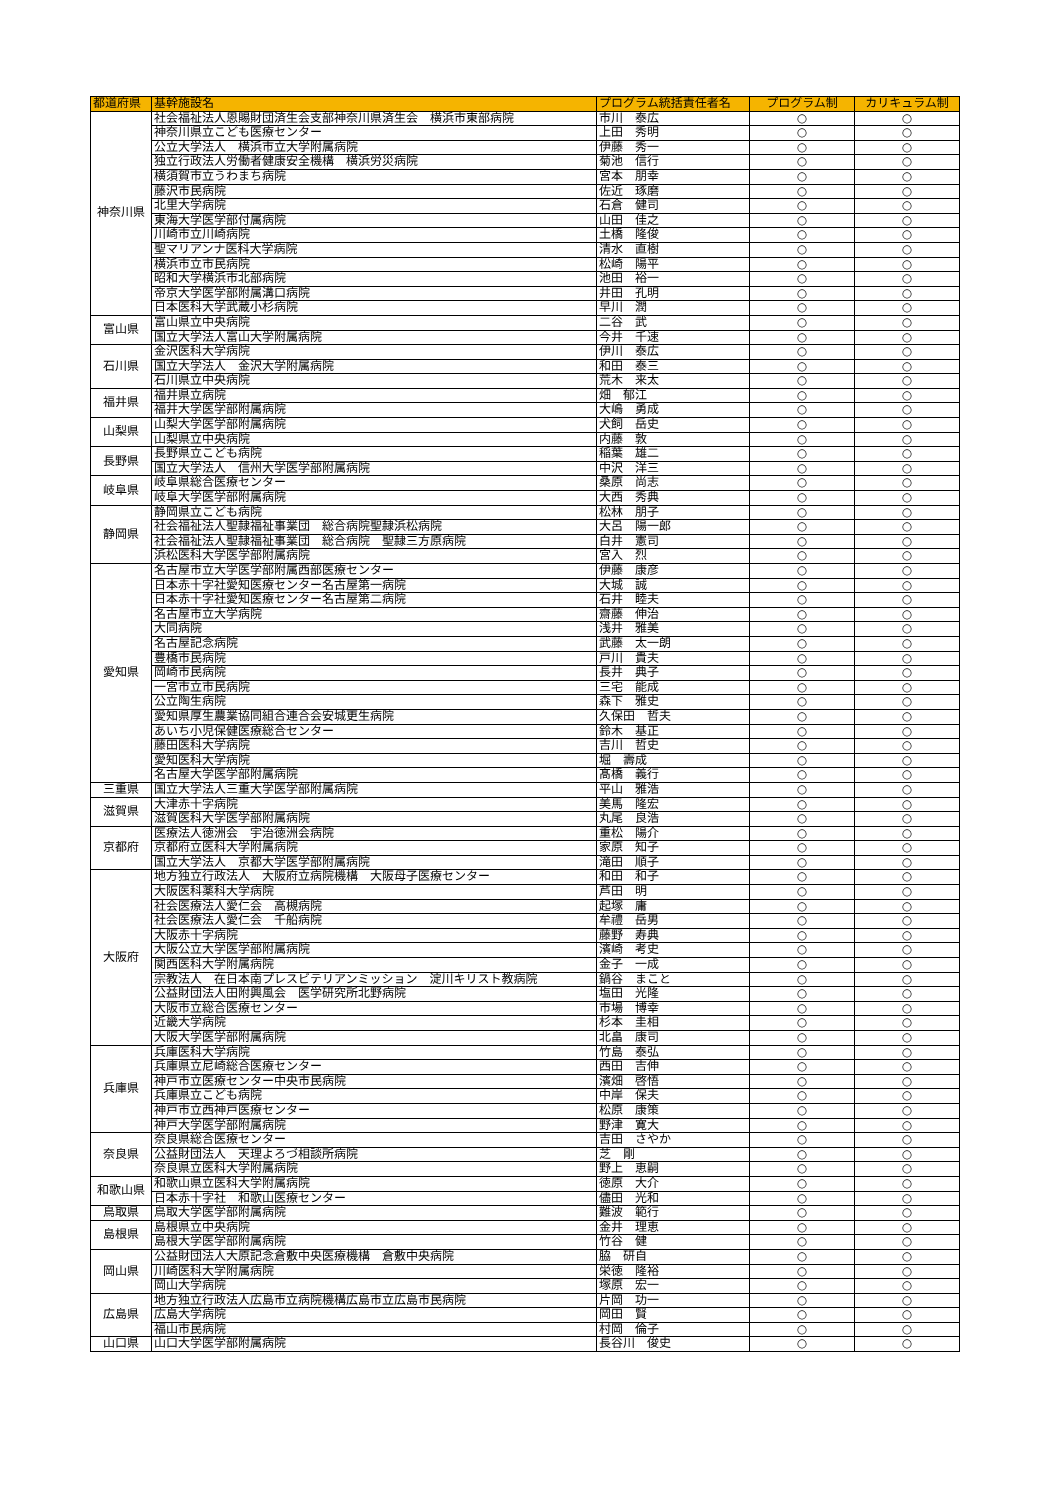| 都道府県 | 基幹施設名 | プログラム統括責任者名 | プログラム制 | カリキュラム制 |
| --- | --- | --- | --- | --- |
| 神奈川県 | 社会福祉法人恩賜財団済生会支部神奈川県済生会 横浜市東部病院 | 市川 泰広 | ○ | ○ |
| | 神奈川県立こども医療センター | 上田 秀明 | ○ | ○ |
| | 公立大学法人 横浜市立大学附属病院 | 伊藤 秀一 | ○ | ○ |
| | 独立行政法人労働者健康安全機構 横浜労災病院 | 菊池 信行 | ○ | ○ |
| | 横須賀市立うわまち病院 | 宮本 朋幸 | ○ | ○ |
| | 藤沢市民病院 | 佐近 琢磨 | ○ | ○ |
| | 北里大学病院 | 石倉 健司 | ○ | ○ |
| | 東海大学医学部付属病院 | 山田 佳之 | ○ | ○ |
| | 川崎市立川崎病院 | 土橋 隆俊 | ○ | ○ |
| | 聖マリアンナ医科大学病院 | 清水 直樹 | ○ | ○ |
| | 横浜市立市民病院 | 松崎 陽平 | ○ | ○ |
| | 昭和大学横浜市北部病院 | 池田 裕一 | ○ | ○ |
| | 帝京大学医学部附属溝口病院 | 井田 孔明 | ○ | ○ |
| | 日本医科大学武蔵小杉病院 | 早川 潤 | ○ | ○ |
| 富山県 | 富山県立中央病院 | 二谷 武 | ○ | ○ |
| | 国立大学法人富山大学附属病院 | 今井 千速 | ○ | ○ |
| 石川県 | 金沢医科大学病院 | 伊川 泰広 | ○ | ○ |
| | 国立大学法人 金沢大学附属病院 | 和田 泰三 | ○ | ○ |
| | 石川県立中央病院 | 荒木 来太 | ○ | ○ |
| 福井県 | 福井県立病院 | 畑 郁江 | ○ | ○ |
| | 福井大学医学部附属病院 | 大嶋 勇成 | ○ | ○ |
| 山梨県 | 山梨大学医学部附属病院 | 犬飼 岳史 | ○ | ○ |
| | 山梨県立中央病院 | 内藤 敦 | ○ | ○ |
| 長野県 | 長野県立こども病院 | 稲葉 雄二 | ○ | ○ |
| | 国立大学法人 信州大学医学部附属病院 | 中沢 洋三 | ○ | ○ |
| 岐阜県 | 岐阜県総合医療センター | 桑原 尚志 | ○ | ○ |
| | 岐阜大学医学部附属病院 | 大西 秀典 | ○ | ○ |
| 静岡県 | 静岡県立こども病院 | 松林 朋子 | ○ | ○ |
| | 社会福祉法人聖隷福祉事業団 総合病院聖隷浜松病院 | 大呂 陽一郎 | ○ | ○ |
| | 社会福祉法人聖隷福祉事業団 総合病院 聖隷三方原病院 | 白井 憲司 | ○ | ○ |
| | 浜松医科大学医学部附属病院 | 宮入 烈 | ○ | ○ |
| 愛知県 | 名古屋市立大学医学部附属西部医療センター | 伊藤 康彦 | ○ | ○ |
| | 日本赤十字社愛知医療センター名古屋第一病院 | 大城 誠 | ○ | ○ |
| | 日本赤十字社愛知医療センター名古屋第二病院 | 石井 睦夫 | ○ | ○ |
| | 名古屋市立大学病院 | 齋藤 伸治 | ○ | ○ |
| | 大同病院 | 浅井 雅美 | ○ | ○ |
| | 名古屋記念病院 | 武藤 太一朗 | ○ | ○ |
| | 豊橋市民病院 | 戸川 貴夫 | ○ | ○ |
| | 岡崎市民病院 | 長井 典子 | ○ | ○ |
| | 一宮市立市民病院 | 三宅 能成 | ○ | ○ |
| | 公立陶生病院 | 森下 雅史 | ○ | ○ |
| | 愛知県厚生農業協同組合連合会安城更生病院 | 久保田 哲夫 | ○ | ○ |
| | あいち小児保健医療総合センター | 鈴木 基正 | ○ | ○ |
| | 藤田医科大学病院 | 吉川 哲史 | ○ | ○ |
| | 愛知医科大学病院 | 堀 壽成 | ○ | ○ |
| | 名古屋大学医学部附属病院 | 髙橋 義行 | ○ | ○ |
| 三重県 | 国立大学法人三重大学医学部附属病院 | 平山 雅浩 | ○ | ○ |
| 滋賀県 | 大津赤十字病院 | 美馬 隆宏 | ○ | ○ |
| | 滋賀医科大学医学部附属病院 | 丸尾 良浩 | ○ | ○ |
| 京都府 | 医療法人徳洲会 宇治徳洲会病院 | 重松 陽介 | ○ | ○ |
| | 京都府立医科大学附属病院 | 家原 知子 | ○ | ○ |
| | 国立大学法人 京都大学医学部附属病院 | 滝田 順子 | ○ | ○ |
| 大阪府 | 地方独立行政法人 大阪府立病院機構 大阪母子医療センター | 和田 和子 | ○ | ○ |
| | 大阪医科薬科大学病院 | 芦田 明 | ○ | ○ |
| | 社会医療法人愛仁会 高槻病院 | 起塚 庸 | ○ | ○ |
| | 社会医療法人愛仁会 千船病院 | 牟禮 岳男 | ○ | ○ |
| | 大阪赤十字病院 | 藤野 寿典 | ○ | ○ |
| | 大阪公立大学医学部附属病院 | 濱崎 考史 | ○ | ○ |
| | 関西医科大学附属病院 | 金子 一成 | ○ | ○ |
| | 宗教法人 在日本南プレスビテリアンミッション 淀川キリスト教病院 | 鍋谷 まこと | ○ | ○ |
| | 公益財団法人田附興風会 医学研究所北野病院 | 塩田 光隆 | ○ | ○ |
| | 大阪市立総合医療センター | 市場 博幸 | ○ | ○ |
| | 近畿大学病院 | 杉本 圭相 | ○ | ○ |
| | 大阪大学医学部附属病院 | 北畠 康司 | ○ | ○ |
| 兵庫県 | 兵庫医科大学病院 | 竹島 泰弘 | ○ | ○ |
| | 兵庫県立尼崎総合医療センター | 西田 吉伸 | ○ | ○ |
| | 神戸市立医療センター中央市民病院 | 濱畑 啓悟 | ○ | ○ |
| | 兵庫県立こども病院 | 中岸 保夫 | ○ | ○ |
| | 神戸市立西神戸医療センター | 松原 康策 | ○ | ○ |
| | 神戸大学医学部附属病院 | 野津 寛大 | ○ | ○ |
| 奈良県 | 奈良県総合医療センター | 吉田 さやか | ○ | ○ |
| | 公益財団法人 天理よろづ相談所病院 | 芝 剛 | ○ | ○ |
| | 奈良県立医科大学附属病院 | 野上 恵嗣 | ○ | ○ |
| 和歌山県 | 和歌山県立医科大学附属病院 | 徳原 大介 | ○ | ○ |
| | 日本赤十字社 和歌山医療センター | 儘田 光和 | ○ | ○ |
| 鳥取県 | 鳥取大学医学部附属病院 | 難波 範行 | ○ | ○ |
| 島根県 | 島根県立中央病院 | 金井 理恵 | ○ | ○ |
| | 島根大学医学部附属病院 | 竹谷 健 | ○ | ○ |
| 岡山県 | 公益財団法人大原記念倉敷中央医療機構 倉敷中央病院 | 脇 研自 | ○ | ○ |
| | 川崎医科大学附属病院 | 栄徳 隆裕 | ○ | ○ |
| | 岡山大学病院 | 塚原 宏一 | ○ | ○ |
| 広島県 | 地方独立行政法人広島市立病院機構広島市立広島市民病院 | 片岡 功一 | ○ | ○ |
| | 広島大学病院 | 岡田 賢 | ○ | ○ |
| | 福山市民病院 | 村岡 倫子 | ○ | ○ |
| 山口県 | 山口大学医学部附属病院 | 長谷川 俊史 | ○ | ○ |